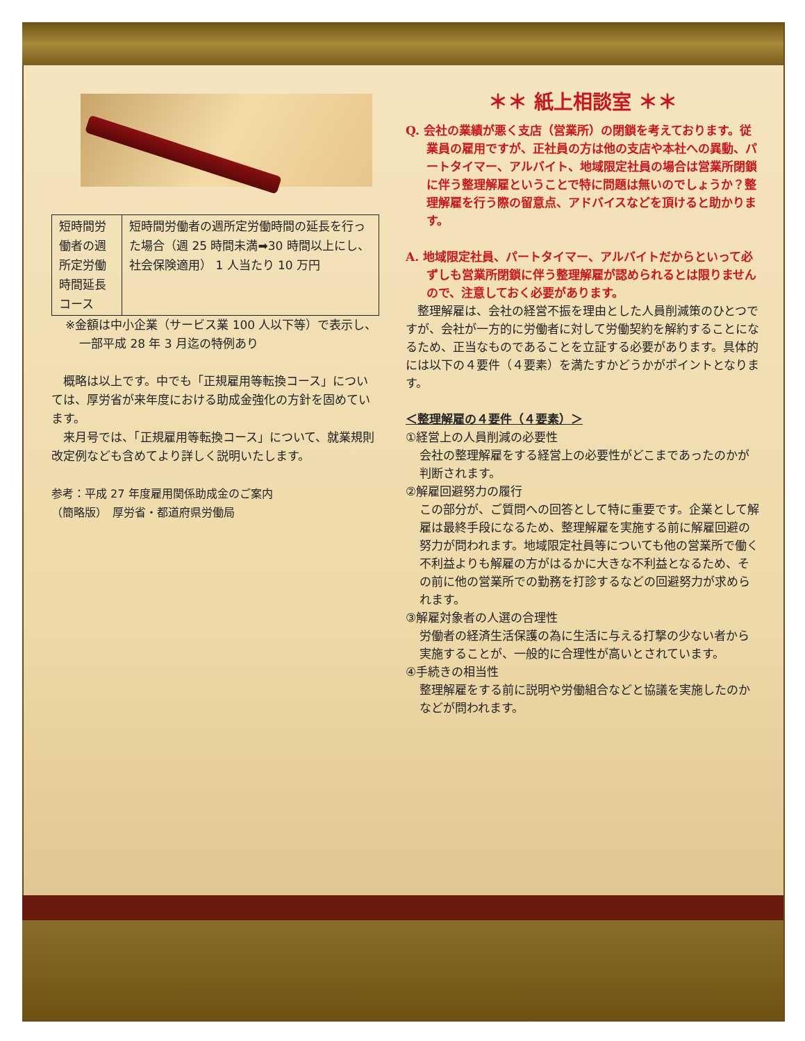| 短時間労働者の週所定労働時間延長コース | 短時間労働者の週所定労働時間の延長を行った場合（週 25 時間未満➡30 時間以上にし、社会保険適用） 1 人当たり 10 万円 |
※金額は中小企業（サービス業 100 人以下等）で表示し、一部平成 28 年 3 月迄の特例あり
　概略は以上です。中でも「正規雇用等転換コース」については、厚労省が来年度における助成金強化の方針を固めています。
　来月号では、「正規雇用等転換コース」について、就業規則改定例なども含めてより詳しく説明いたします。
参考：平成 27 年度雇用関係助成金のご案内
（簡略版）　厚労省・都道府県労働局
＊＊ 紙上相談室 ＊＊
Q. 会社の業績が悪く支店（営業所）の閉鎖を考えております。従業員の雇用ですが、正社員の方は他の支店や本社への異動、パートタイマー、アルバイト、地域限定社員の場合は営業所閉鎖に伴う整理解雇ということで特に問題は無いのでしょうか？整理解雇を行う際の留意点、アドバイスなどを頂けると助かります。
A. 地域限定社員、パートタイマー、アルバイトだからといって必ずしも営業所閉鎖に伴う整理解雇が認められるとは限りませんので、注意しておく必要があります。
　整理解雇は、会社の経営不振を理由とした人員削減策のひとつですが、会社が一方的に労働者に対して労働契約を解約することになるため、正当なものであることを立証する必要があります。具体的には以下の４要件（４要素）を満たすかどうかがポイントとなります。
＜整理解雇の４要件（４要素）＞
①経営上の人員削減の必要性
会社の整理解雇をする経営上の必要性がどこまであったのかが判断されます。
②解雇回避努力の履行
この部分が、ご質問への回答として特に重要です。企業として解雇は最終手段になるため、整理解雇を実施する前に解雇回避の努力が問われます。地域限定社員等についても他の営業所で働く不利益よりも解雇の方がはるかに大きな不利益となるため、その前に他の営業所での勤務を打診するなどの回避努力が求められます。
③解雇対象者の人選の合理性
労働者の経済生活保護の為に生活に与える打撃の少ない者から実施することが、一般的に合理性が高いとされています。
④手続きの相当性
整理解雇をする前に説明や労働組合などと協議を実施したのかなどが問われます。